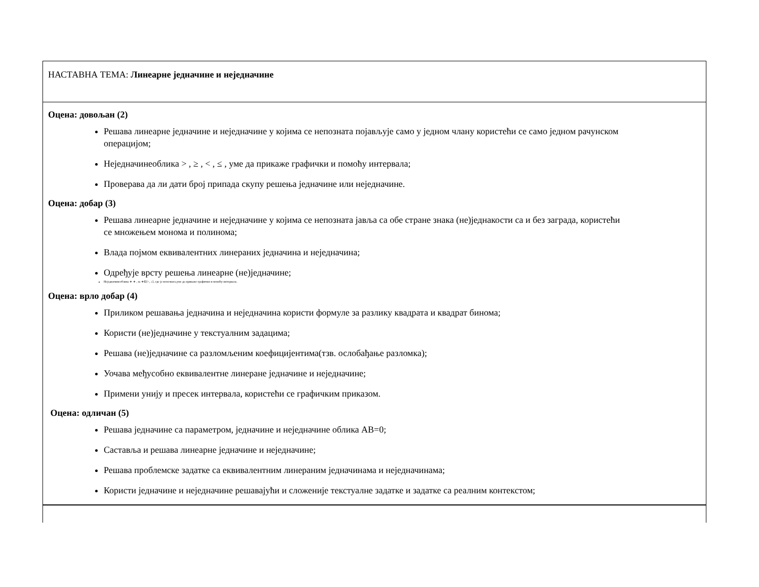| НАСТАВНА ТЕМА: Линеарне једначине и неједначине |
| Оцена: довољан (2) Решава линеарне једначине и неједначине у којима се непозната појављује само у једном члану користећи се само једном рачунском операцијом; Неједначинеоблика > , ≥ , < , ≤ , уме да прикаже графички и помоћу интервала; Проверава да ли дати број припада скупу решења једначине или неједначине. Оцена: добар (3) Решава линеарне једначине и неједначине у којима се непозната јавља са обе стране знака (не)једнакости са и без заграда, користећи се множењем монома и полинома; Влада појмом еквивалентних линераних једначина и неједначина; Одређује врсту решења линеарне (не)једначине; Неједначинеоблика ∗ ∗ , за ∗∈{<, ≤}, где је непозната,уме да прикаже графички и помоћу интервала. Оцена: врло добар (4) Приликом решавања једначина и неједначина користи формуле за разлику квадрата и квадрат бинома; Користи (не)једначине у текстуалним задацима; Решава (не)једначине са разломљеним коефицијентима(тзв. ослобађање разломка); Уочава међусобно еквивалентне линеране једначине и неједначине; Примени унију и пресек интервала, користећи се графичким приказом. Оцена: одличан (5) Решава једначине са параметром, једначине и неједначине облика АВ=0; Саставља и решава линеарне једначине и неједначине; Решава проблемске задатке са еквивалентним линераним једначинама и неједначинама; Користи једначине и неједначине решавајући и сложеније текстуалне задатке и задатке са реалним контекстом; |